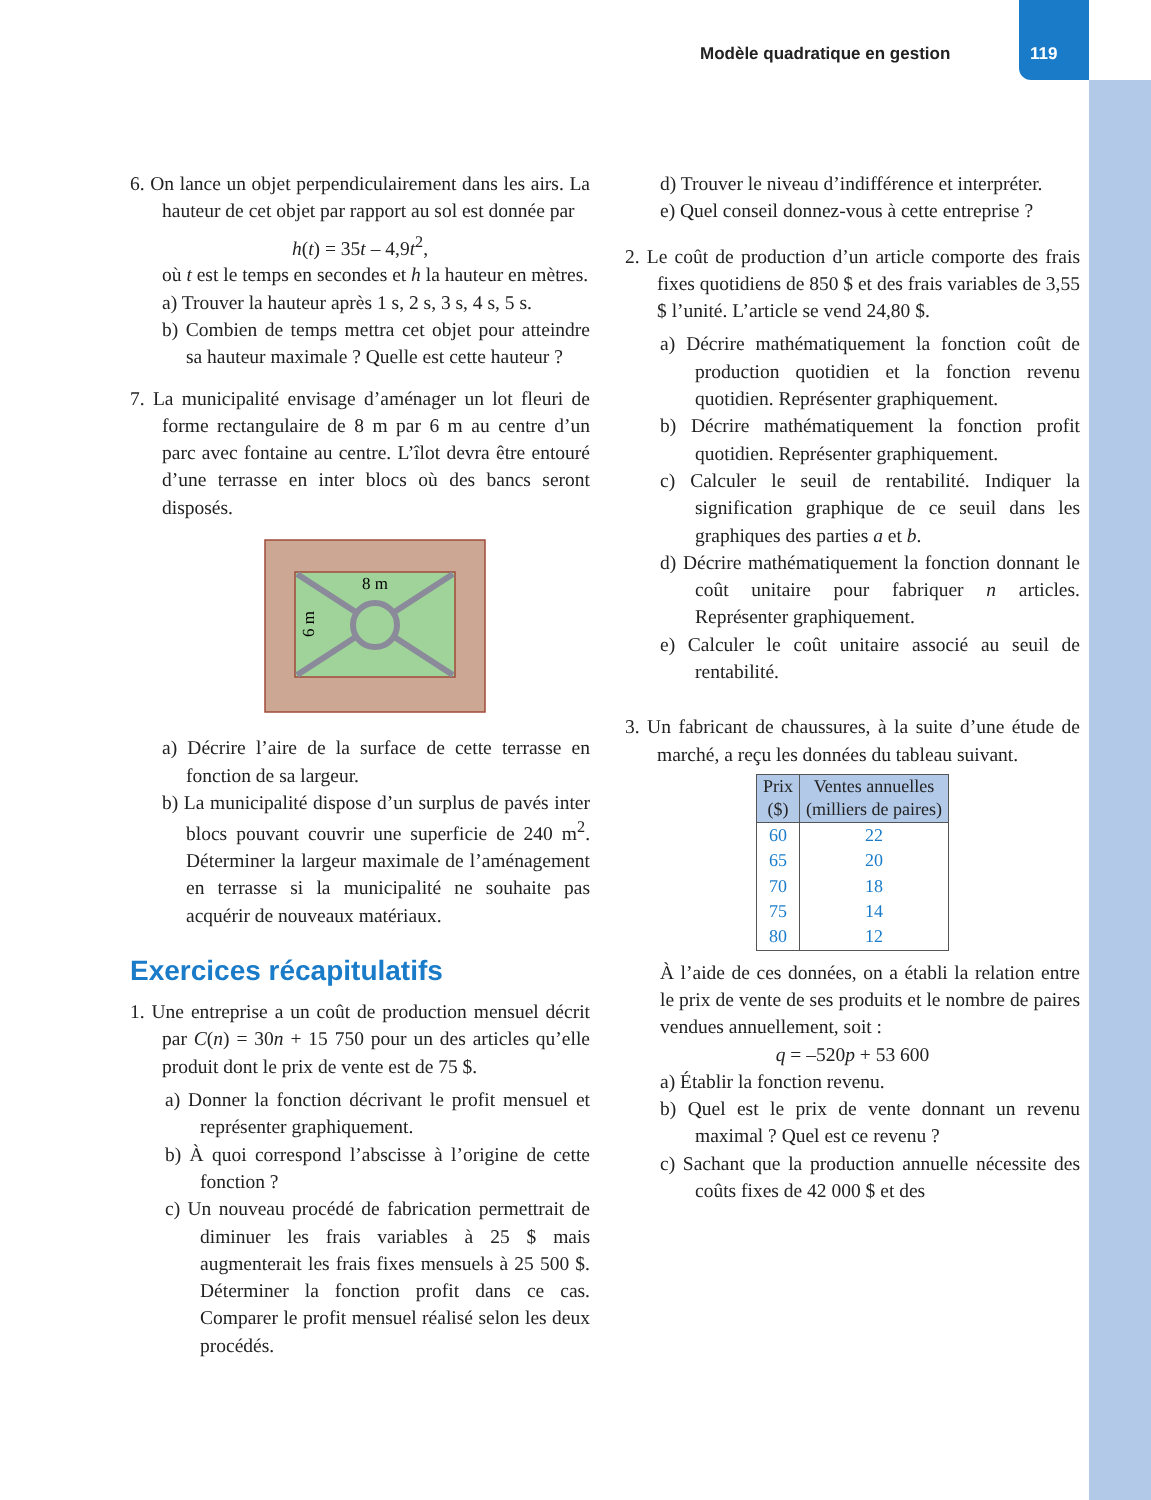Modèle quadratique en gestion 119
6. On lance un objet perpendiculairement dans les airs. La hauteur de cet objet par rapport au sol est donnée par
h(t) = 35t – 4,9t<sup>2</sup>,
où t est le temps en secondes et h la hauteur en mètres.
a) Trouver la hauteur après 1 s, 2 s, 3 s, 4 s, 5 s.
b) Combien de temps mettra cet objet pour atteindre sa hauteur maximale ? Quelle est cette hauteur ?
7. La municipalité envisage d’aménager un lot fleuri de forme rectangulaire de 8 m par 6 m au centre d’un parc avec fontaine au centre. L’îlot devra être entouré d’une terrasse en inter blocs où des bancs seront disposés.
8 m
6 m
a) Décrire l’aire de la surface de cette terrasse en fonction de sa largeur.
b) La municipalité dispose d’un surplus de pavés inter blocs pouvant couvrir une superficie de 240 m<sup>2</sup>. Déterminer la largeur maximale de l’aménagement en terrasse si la municipalité ne souhaite pas acquérir de nouveaux matériaux.
Exercices récapitulatifs
1. Une entreprise a un coût de production mensuel décrit par C(n) = 30n + 15 750 pour un des articles qu’elle produit dont le prix de vente est de 75 $.
a) Donner la fonction décrivant le profit mensuel et représenter graphiquement.
b) À quoi correspond l’abscisse à l’origine de cette fonction ?
c) Un nouveau procédé de fabrication permettrait de diminuer les frais variables à 25 $ mais augmenterait les frais fixes mensuels à 25 500 $. Déterminer la fonction profit dans ce cas. Comparer le profit mensuel réalisé selon les deux procédés.
d) Trouver le niveau d’indifférence et interpréter.
e) Quel conseil donnez-vous à cette entreprise ?
2. Le coût de production d’un article comporte des frais fixes quotidiens de 850 $ et des frais variables de 3,55 $ l’unité. L’article se vend 24,80 $.
a) Décrire mathématiquement la fonction coût de production quotidien et la fonction revenu quotidien. Représenter graphiquement.
b) Décrire mathématiquement la fonction profit quotidien. Représenter graphiquement.
c) Calculer le seuil de rentabilité. Indiquer la signification graphique de ce seuil dans les graphiques des parties a et b.
d) Décrire mathématiquement la fonction donnant le coût unitaire pour fabriquer n articles. Représenter graphiquement.
e) Calculer le coût unitaire associé au seuil de rentabilité.
3. Un fabricant de chaussures, à la suite d’une étude de marché, a reçu les données du tableau suivant.
| Prix ($) | Ventes annuelles (milliers de paires) |
| --- | --- |
| 60 | 22 |
| 65 | 20 |
| 70 | 18 |
| 75 | 14 |
| 80 | 12 |
À l’aide de ces données, on a établi la relation entre le prix de vente de ses produits et le nombre de paires vendues annuellement, soit :
q = –520p + 53 600
a) Établir la fonction revenu.
b) Quel est le prix de vente donnant un revenu maximal ? Quel est ce revenu ?
c) Sachant que la production annuelle nécessite des coûts fixes de 42 000 $ et des